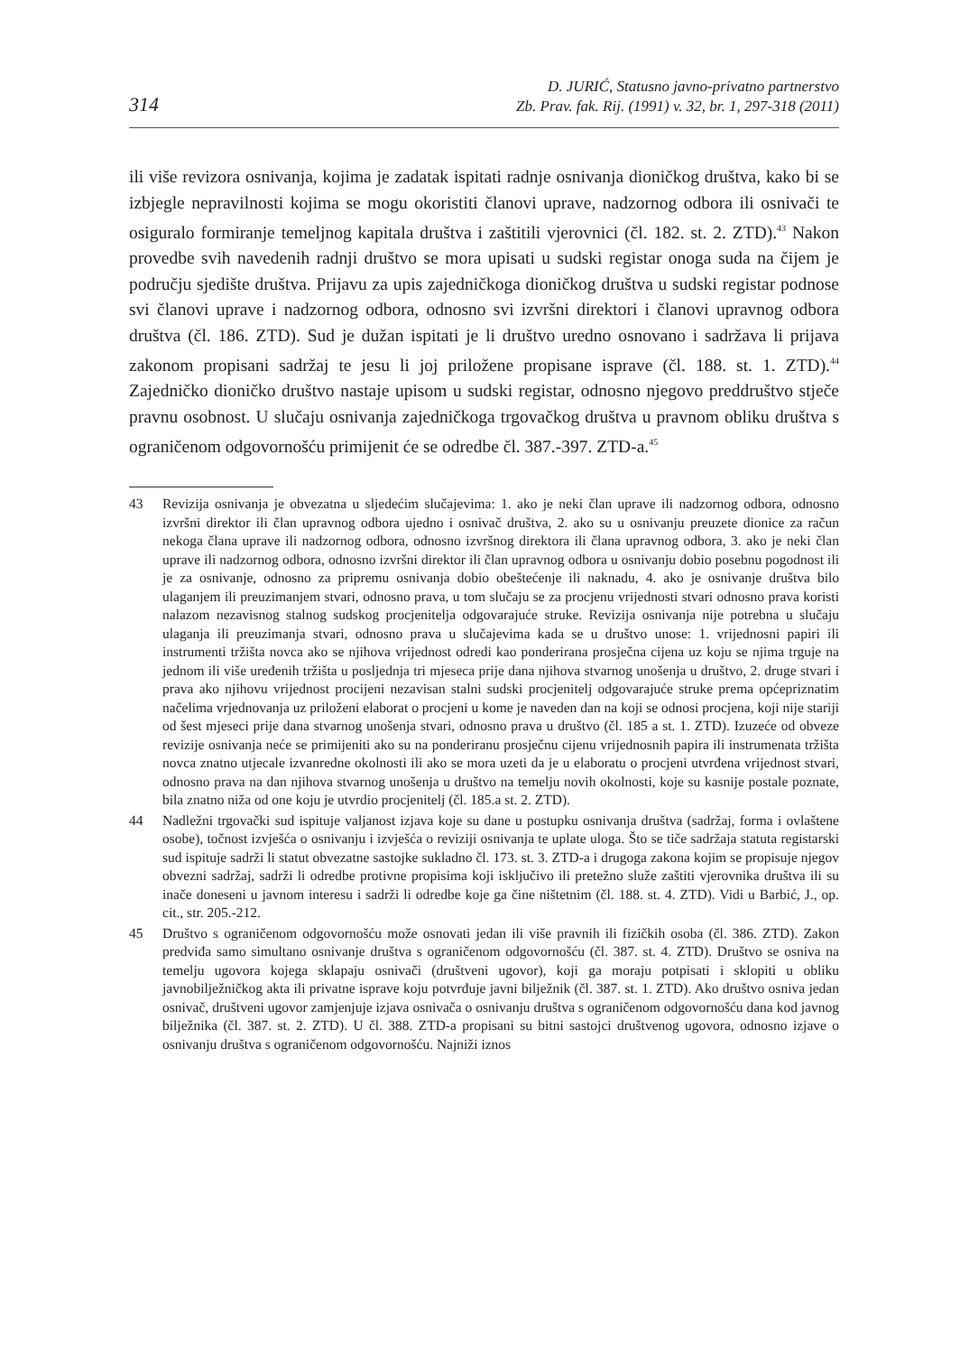314
D. JURIĆ, Statusno javno-privatno partnerstvo
Zb. Prav. fak. Rij. (1991) v. 32, br. 1, 297-318 (2011)
ili više revizora osnivanja, kojima je zadatak ispitati radnje osnivanja dioničkog društva, kako bi se izbjegle nepravilnosti kojima se mogu okoristiti članovi uprave, nadzornog odbora ili osnivači te osiguralo formiranje temeljnog kapitala društva i zaštitili vjerovnici (čl. 182. st. 2. ZTD).<sup>43</sup> Nakon provedbe svih navedenih radnji društvo se mora upisati u sudski registar onoga suda na čijem je području sjedište društva. Prijavu za upis zajedničkoga dioničkog društva u sudski registar podnose svi članovi uprave i nadzornog odbora, odnosno svi izvršni direktori i članovi upravnog odbora društva (čl. 186. ZTD). Sud je dužan ispitati je li društvo uredno osnovano i sadržava li prijava zakonom propisani sadržaj te jesu li joj priložene propisane isprave (čl. 188. st. 1. ZTD).<sup>44</sup> Zajedničko dioničko društvo nastaje upisom u sudski registar, odnosno njegovo preddruštvo stječe pravnu osobnost. U slučaju osnivanja zajedničkoga trgovačkog društva u pravnom obliku društva s ograničenom odgovornošću primijenit će se odredbe čl. 387.-397. ZTD-a.<sup>45</sup>
43 Revizija osnivanja je obvezatna u sljedećim slučajevima: 1. ako je neki član uprave ili nadzornog odbora, odnosno izvršni direktor ili član upravnog odbora ujedno i osnivač društva, 2. ako su u osnivanju preuzete dionice za račun nekoga člana uprave ili nadzornog odbora, odnosno izvršnog direktora ili člana upravnog odbora, 3. ako je neki član uprave ili nadzornog odbora, odnosno izvršni direktor ili član upravnog odbora u osnivanju dobio posebnu pogodnost ili je za osnivanje, odnosno za pripremu osnivanja dobio obeštećenje ili naknadu, 4. ako je osnivanje društva bilo ulaganjem ili preuzimanjem stvari, odnosno prava, u tom slučaju se za procjenu vrijednosti stvari odnosno prava koristi nalazom nezavisnog stalnog sudskog procjenitelja odgovarajuće struke. Revizija osnivanja nije potrebna u slučaju ulaganja ili preuzimanja stvari, odnosno prava u slučajevima kada se u društvo unose: 1. vrijednosni papiri ili instrumenti tržišta novca ako se njihova vrijednost odredi kao ponderirana prosječna cijena uz koju se njima trguje na jednom ili više uređenih tržišta u posljednja tri mjeseca prije dana njihova stvarnog unošenja u društvo, 2. druge stvari i prava ako njihovu vrijednost procijeni nezavisan stalni sudski procjenitelj odgovarajuće struke prema općepriznatim načelima vrjednovanja uz priloženi elaborat o procjeni u kome je naveden dan na koji se odnosi procjena, koji nije stariji od šest mjeseci prije dana stvarnog unošenja stvari, odnosno prava u društvo (čl. 185 a st. 1. ZTD). Izuzeće od obveze revizije osnivanja neće se primijeniti ako su na ponderiranu prosječnu cijenu vrijednosnih papira ili instrumenata tržišta novca znatno utjecale izvanredne okolnosti ili ako se mora uzeti da je u elaboratu o procjeni utvrđena vrijednost stvari, odnosno prava na dan njihova stvarnog unošenja u društvo na temelju novih okolnosti, koje su kasnije postale poznate, bila znatno niža od one koju je utvrdio procjenitelj (čl. 185.a st. 2. ZTD).
44 Nadležni trgovački sud ispituje valjanost izjava koje su dane u postupku osnivanja društva (sadržaj, forma i ovlaštene osobe), točnost izvješća o osnivanju i izvješća o reviziji osnivanja te uplate uloga. Što se tiče sadržaja statuta registarski sud ispituje sadrži li statut obvezatne sastojke sukladno čl. 173. st. 3. ZTD-a i drugoga zakona kojim se propisuje njegov obvezni sadržaj, sadrži li odredbe protivne propisima koji isključivo ili pretežno služe zaštiti vjerovnika društva ili su inače doneseni u javnom interesu i sadrži li odredbe koje ga čine ništetnim (čl. 188. st. 4. ZTD). Vidi u Barbić, J., op. cit., str. 205.-212.
45 Društvo s ograničenom odgovornošću može osnovati jedan ili više pravnih ili fizičkih osoba (čl. 386. ZTD). Zakon predviđa samo simultano osnivanje društva s ograničenom odgovornošću (čl. 387. st. 4. ZTD). Društvo se osniva na temelju ugovora kojega sklapaju osnivači (društveni ugovor), koji ga moraju potpisati i sklopiti u obliku javnobilježničkog akta ili privatne isprave koju potvrđuje javni bilježnik (čl. 387. st. 1. ZTD). Ako društvo osniva jedan osnivač, društveni ugovor zamjenjuje izjava osnivača o osnivanju društva s ograničenom odgovornošću dana kod javnog bilježnika (čl. 387. st. 2. ZTD). U čl. 388. ZTD-a propisani su bitni sastojci društvenog ugovora, odnosno izjave o osnivanju društva s ograničenom odgovornošću. Najniži iznos